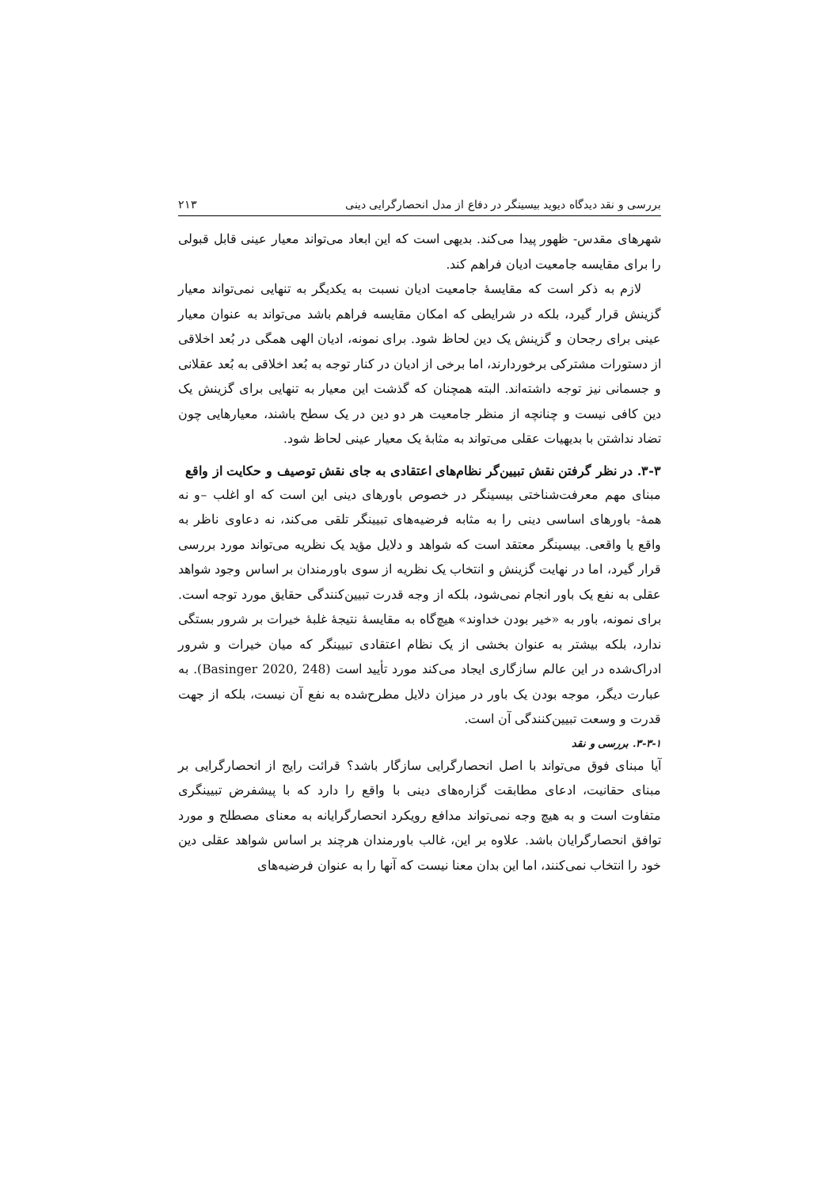بررسی و نقد دیدگاه دیوید بیسینگر در دفاع از مدل انحصارگرایی دینی ۲۱۳
شهرهای مقدس- ظهور پیدا می‌کند. بدیهی است که این ابعاد می‌تواند معیار عینی قابل قبولی را برای مقایسه جامعیت ادیان فراهم کند.
لازم به ذکر است که مقایسهٔ جامعیت ادیان نسبت به یکدیگر به تنهایی نمی‌تواند معیار گزینش قرار گیرد، بلکه در شرایطی که امکان مقایسه فراهم باشد می‌تواند به عنوان معیار عینی برای رجحان و گزینش یک دین لحاظ شود. برای نمونه، ادیان الهی همگی در بُعد اخلاقی از دستورات مشترکی برخوردارند، اما برخی از ادیان در کنار توجه به بُعد اخلاقی به بُعد عقلانی و جسمانی نیز توجه داشته‌اند. البته همچنان که گذشت این معیار به تنهایی برای گزینش یک دین کافی نیست و چنانچه از منظر جامعیت هر دو دین در یک سطح باشند، معیارهایی چون تضاد نداشتن با بدیهیات عقلی می‌تواند به مثابهٔ یک معیار عینی لحاظ شود.
۳-۳. در نظر گرفتن نقش تبیین‌گر نظام‌های اعتقادی به جای نقش توصیف و حکایت از واقع
مبنای مهم معرفت‌شناختی بیسینگر در خصوص باورهای دینی این است که او اغلب –و نه همهٔ- باورهای اساسی دینی را به مثابه فرضیه‌های تبیینگر تلقی می‌کند، نه دعاوی ناظر به واقع یا واقعی. بیسینگر معتقد است که شواهد و دلایل مؤید یک نظریه می‌تواند مورد بررسی قرار گیرد، اما در نهایت گزینش و انتخاب یک نظریه از سوی باورمندان بر اساس وجود شواهد عقلی به نفع یک باور انجام نمی‌شود، بلکه از وجه قدرت تبیین‌کنندگی حقایق مورد توجه است. برای نمونه، باور به «خیر بودن خداوند» هیچ‌گاه به مقایسهٔ نتیجهٔ غلبهٔ خیرات بر شرور بستگی ندارد، بلکه بیشتر به عنوان بخشی از یک نظام اعتقادی تبیینگر که میان خیرات و شرور ادراک‌شده در این عالم سازگاری ایجاد می‌کند مورد تأیید است (Basinger 2020, 248). به عبارت دیگر، موجه بودن یک باور در میزان دلایل مطرح‌شده به نفع آن نیست، بلکه از جهت قدرت و وسعت تبیین‌کنندگی آن است.
۳-۳-۱. بررسی و نقد
آیا مبنای فوق می‌تواند با اصل انحصارگرایی سازگار باشد؟ قرائت رایج از انحصارگرایی بر مبنای حقانیت، ادعای مطابقت گزاره‌های دینی با واقع را دارد که با پیشفرض تبیینگری متفاوت است و به هیچ وجه نمی‌تواند مدافع رویکرد انحصارگرایانه به معنای مصطلح و مورد توافق انحصارگرایان باشد. علاوه بر این، غالب باورمندان هرچند بر اساس شواهد عقلی دین خود را انتخاب نمی‌کنند، اما این بدان معنا نیست که آنها را به عنوان فرضیه‌های